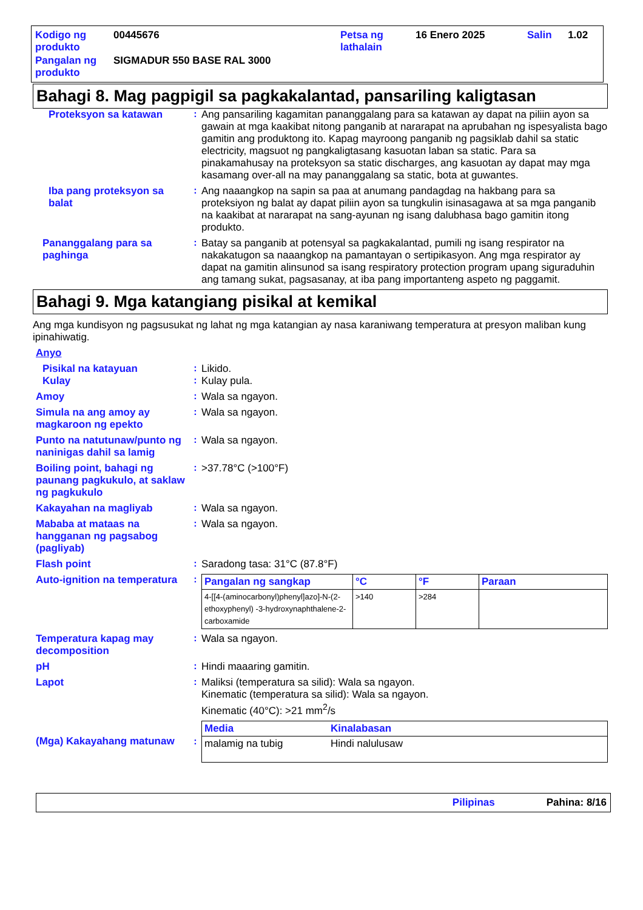| Kodigo ng produkto | 00445676 | Petsa ng lathalain | 16 Enero 2025 | Salin | 1.02 |
| Pangalan ng produkto | SIGMADUR 550 BASE RAL 3000 | | | | |
Bahagi 8. Mag pagpigil sa pagkakalantad, pansariling kaligtasan
Proteksyon sa katawan :
Ang pansariling kagamitan pananggalang para sa katawan ay dapat na piliin ayon sa gawain at mga kaakibat nitong panganib at nararapat na aprubahan ng ispesyalista bago gamitin ang produktong ito. Kapag mayroong panganib ng pagsiklab dahil sa static electricity, magsuot ng pangkaligtasang kasuotan laban sa static. Para sa pinakamahusay na proteksyon sa static discharges, ang kasuotan ay dapat may mga kasamang over-all na may pananggalang sa static, bota at guwantes.
Iba pang proteksyon sa balat
:
Ang naaangkop na sapin sa paa at anumang pandagdag na hakbang para sa proteksiyon ng balat ay dapat piliin ayon sa tungkulin isinasagawa at sa mga panganib na kaakibat at nararapat na sang-ayunan ng isang dalubhasa bago gamitin itong produkto.
Pananggalang para sa paghinga
:
Batay sa panganib at potensyal sa pagkakalantad, pumili ng isang respirator na nakakatugon sa naaangkop na pamantayan o sertipikasyon. Ang mga respirator ay dapat na gamitin alinsunod sa isang respiratory protection program upang siguraduhin ang tamang sukat, pagsasanay, at iba pang importanteng aspeto ng paggamit.
Bahagi 9. Mga katangiang pisikal at kemikal
Ang mga kundisyon ng pagsusukat ng lahat ng mga katangian ay nasa karaniwang temperatura at presyon maliban kung ipinahiwatig.
Anyo
Pisikal na katayuan :
Likido.
Kulay :
Kulay pula.
Amoy :
Wala sa ngayon.
Simula na ang amoy ay magkaroon ng epekto
:
Wala sa ngayon.
Punto na natutunaw/punto ng naninigas dahil sa lamig
:
Wala sa ngayon.
Boiling point, bahagi ng paunang pagkukulo, at saklaw ng pagkukulo
:
>37.78°C (>100°F)
Kakayahan na magliyab :
Wala sa ngayon.
Mababa at mataas na hangganan ng pagsabog (pagliyab)
:
Wala sa ngayon.
Flash point :
Saradong tasa: 31°C (87.8°F)
Auto-ignition na temperatura
:
| Pangalan ng sangkap | °C | °F | Paraan |
| --- | --- | --- | --- |
| 4-[[4-(aminocarbonyl)phenyl]azo]-N-(2-ethoxyphenyl) -3-hydroxynaphthalene-2-carboxamide | >140 | >284 | |
Temperatura kapag may decomposition
:
Wala sa ngayon.
pH :
Hindi maaaring gamitin.
Lapot :
Maliksi (temperatura sa silid): Wala sa ngayon.
Kinematic (temperatura sa silid): Wala sa ngayon.
Kinematic (40°C): >21 mm<sup>2</sup>/s
(Mga) Kakayahang matunaw :
| Media | Kinalabasan |
| --- | --- |
| malamig na tubig | Hindi nalulusaw |
Pilipinas Pahina: 8/16